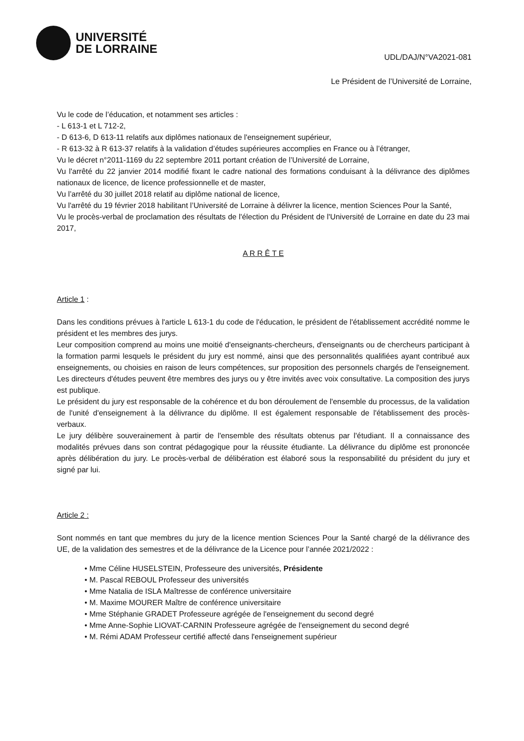UNIVERSITÉ
DE LORRAINE
UDL/DAJ/N°VA2021-081
Le Président de l’Université de Lorraine,
Vu le code de l’éducation, et notamment ses articles :
- L 613-1 et L 712-2,
- D 613-6, D 613-11 relatifs aux diplômes nationaux de l'enseignement supérieur,
- R 613-32 à R 613-37 relatifs à la validation d’études supérieures accomplies en France ou à l’étranger,
Vu le décret n°2011-1169 du 22 septembre 2011 portant création de l’Université de Lorraine,
Vu l'arrêté du 22 janvier 2014 modifié fixant le cadre national des formations conduisant à la délivrance des diplômes nationaux de licence, de licence professionnelle et de master,
Vu l’arrêté du 30 juillet 2018 relatif au diplôme national de licence,
Vu l'arrêté du 19 février 2018 habilitant l’Université de Lorraine à délivrer la licence, mention Sciences Pour la Santé,
Vu le procès-verbal de proclamation des résultats de l'élection du Président de l'Université de Lorraine en date du 23 mai 2017,
A R R Ê T E
Article 1 :
Dans les conditions prévues à l'article L 613-1 du code de l'éducation, le président de l'établissement accrédité nomme le président et les membres des jurys.
Leur composition comprend au moins une moitié d'enseignants-chercheurs, d'enseignants ou de chercheurs participant à la formation parmi lesquels le président du jury est nommé, ainsi que des personnalités qualifiées ayant contribué aux enseignements, ou choisies en raison de leurs compétences, sur proposition des personnels chargés de l'enseignement. Les directeurs d'études peuvent être membres des jurys ou y être invités avec voix consultative. La composition des jurys est publique.
Le président du jury est responsable de la cohérence et du bon déroulement de l'ensemble du processus, de la validation de l'unité d'enseignement à la délivrance du diplôme. Il est également responsable de l'établissement des procès-verbaux.
Le jury délibère souverainement à partir de l'ensemble des résultats obtenus par l'étudiant. Il a connaissance des modalités prévues dans son contrat pédagogique pour la réussite étudiante. La délivrance du diplôme est prononcée après délibération du jury. Le procès-verbal de délibération est élaboré sous la responsabilité du président du jury et signé par lui.
Article 2 :
Sont nommés en tant que membres du jury de la licence mention Sciences Pour la Santé chargé de la délivrance des UE, de la validation des semestres et de la délivrance de la Licence pour l’année 2021/2022 :
• Mme Céline HUSELSTEIN, Professeure des universités, Présidente
• M. Pascal REBOUL Professeur des universités
• Mme Natalia de ISLA Maîtresse de conférence universitaire
• M. Maxime MOURER Maître de conférence universitaire
• Mme Stéphanie GRADET Professeure agrégée de l'enseignement du second degré
• Mme Anne-Sophie LIOVAT-CARNIN Professeure agrégée de l'enseignement du second degré
• M. Rémi ADAM Professeur certifié affecté dans l'enseignement supérieur